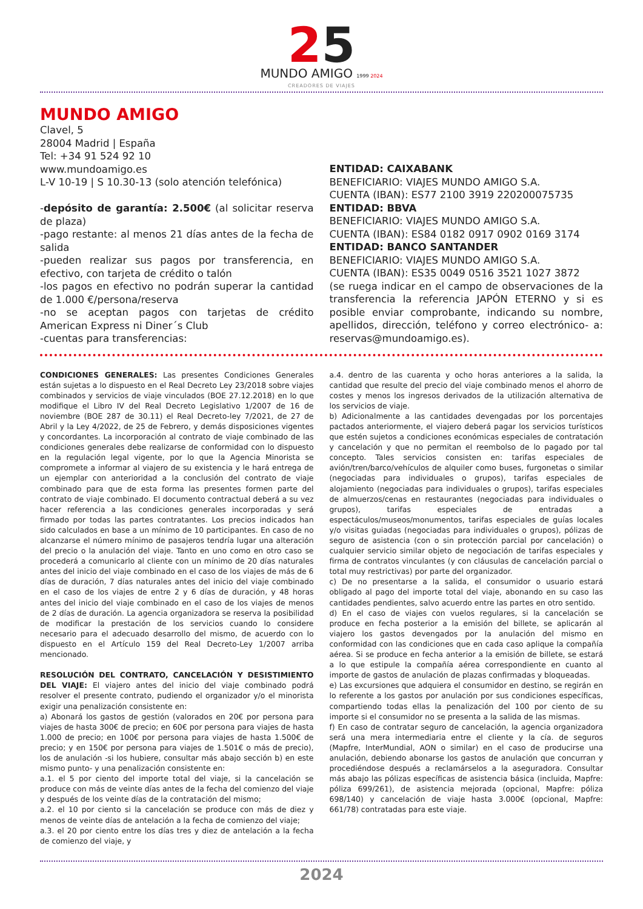25
MUNDO AMIGO 1999 2024
CREADORES DE VIAJES
MUNDO AMIGO
Clavel, 5
28004 Madrid | España
Tel: +34 91 524 92 10
www.mundoamigo.es
L-V 10-19 | S 10.30-13 (solo atención telefónica)
-depósito de garantía: 2.500€ (al solicitar reserva de plaza)
-pago restante: al menos 21 días antes de la fecha de salida
-pueden realizar sus pagos por transferencia, en efectivo, con tarjeta de crédito o talón
-los pagos en efectivo no podrán superar la cantidad de 1.000 €/persona/reserva
-no se aceptan pagos con tarjetas de crédito American Express ni Diner´s Club
-cuentas para transferencias:
ENTIDAD: CAIXABANK
BENEFICIARIO: VIAJES MUNDO AMIGO S.A.
CUENTA (IBAN): ES77 2100 3919 220200075735
ENTIDAD: BBVA
BENEFICIARIO: VIAJES MUNDO AMIGO S.A.
CUENTA (IBAN): ES84 0182 0917 0902 0169 3174
ENTIDAD: BANCO SANTANDER
BENEFICIARIO: VIAJES MUNDO AMIGO S.A.
CUENTA (IBAN): ES35 0049 0516 3521 1027 3872
(se ruega indicar en el campo de observaciones de la transferencia la referencia JAPÓN ETERNO y si es posible enviar comprobante, indicando su nombre, apellidos, dirección, teléfono y correo electrónico- a: reservas@mundoamigo.es).
CONDICIONES GENERALES: Las presentes Condiciones Generales están sujetas a lo dispuesto en el Real Decreto Ley 23/2018 sobre viajes combinados y servicios de viaje vinculados (BOE 27.12.2018) en lo que modifique el Libro IV del Real Decreto Legislativo 1/2007 de 16 de noviembre (BOE 287 de 30.11) el Real Decreto-ley 7/2021, de 27 de Abril y la Ley 4/2022, de 25 de Febrero, y demás disposiciones vigentes y concordantes. La incorporación al contrato de viaje combinado de las condiciones generales debe realizarse de conformidad con lo dispuesto en la regulación legal vigente, por lo que la Agencia Minorista se compromete a informar al viajero de su existencia y le hará entrega de un ejemplar con anterioridad a la conclusión del contrato de viaje combinado para que de esta forma las presentes formen parte del contrato de viaje combinado. El documento contractual deberá a su vez hacer referencia a las condiciones generales incorporadas y será firmado por todas las partes contratantes. Los precios indicados han sido calculados en base a un mínimo de 10 participantes. En caso de no alcanzarse el número mínimo de pasajeros tendría lugar una alteración del precio o la anulación del viaje. Tanto en uno como en otro caso se procederá a comunicarlo al cliente con un mínimo de 20 días naturales antes del inicio del viaje combinado en el caso de los viajes de más de 6 días de duración, 7 días naturales antes del inicio del viaje combinado en el caso de los viajes de entre 2 y 6 días de duración, y 48 horas antes del inicio del viaje combinado en el caso de los viajes de menos de 2 días de duración. La agencia organizadora se reserva la posibilidad de modificar la prestación de los servicios cuando lo considere necesario para el adecuado desarrollo del mismo, de acuerdo con lo dispuesto en el Artículo 159 del Real Decreto-Ley 1/2007 arriba mencionado.
RESOLUCIÓN DEL CONTRATO, CANCELACIÓN Y DESISTIMIENTO DEL VIAJE: El viajero antes del inicio del viaje combinado podrá resolver el presente contrato, pudiendo el organizador y/o el minorista exigir una penalización consistente en:
a) Abonará los gastos de gestión (valorados en 20€ por persona para viajes de hasta 300€ de precio; en 60€ por persona para viajes de hasta 1.000 de precio; en 100€ por persona para viajes de hasta 1.500€ de precio; y en 150€ por persona para viajes de 1.501€ o más de precio), los de anulación -si los hubiere, consultar más abajo sección b) en este mismo punto- y una penalización consistente en:
a.1. el 5 por ciento del importe total del viaje, si la cancelación se produce con más de veinte días antes de la fecha del comienzo del viaje y después de los veinte días de la contratación del mismo;
a.2. el 10 por ciento si la cancelación se produce con más de diez y menos de veinte días de antelación a la fecha de comienzo del viaje;
a.3. el 20 por ciento entre los días tres y diez de antelación a la fecha de comienzo del viaje, y
a.4. dentro de las cuarenta y ocho horas anteriores a la salida, la cantidad que resulte del precio del viaje combinado menos el ahorro de costes y menos los ingresos derivados de la utilización alternativa de los servicios de viaje.
b) Adicionalmente a las cantidades devengadas por los porcentajes pactados anteriormente, el viajero deberá pagar los servicios turísticos que estén sujetos a condiciones económicas especiales de contratación y cancelación y que no permitan el reembolso de lo pagado por tal concepto. Tales servicios consisten en: tarifas especiales de avión/tren/barco/vehículos de alquiler como buses, furgonetas o similar (negociadas para individuales o grupos), tarifas especiales de alojamiento (negociadas para individuales o grupos), tarifas especiales de almuerzos/cenas en restaurantes (negociadas para individuales o grupos), tarifas especiales de entradas a espectáculos/museos/monumentos, tarifas especiales de guías locales y/o visitas guiadas (negociadas para individuales o grupos), pólizas de seguro de asistencia (con o sin protección parcial por cancelación) o cualquier servicio similar objeto de negociación de tarifas especiales y firma de contratos vinculantes (y con cláusulas de cancelación parcial o total muy restrictivas) por parte del organizador.
c) De no presentarse a la salida, el consumidor o usuario estará obligado al pago del importe total del viaje, abonando en su caso las cantidades pendientes, salvo acuerdo entre las partes en otro sentido.
d) En el caso de viajes con vuelos regulares, si la cancelación se produce en fecha posterior a la emisión del billete, se aplicarán al viajero los gastos devengados por la anulación del mismo en conformidad con las condiciones que en cada caso aplique la compañía aérea. Si se produce en fecha anterior a la emisión de billete, se estará a lo que estipule la compañía aérea correspondiente en cuanto al importe de gastos de anulación de plazas confirmadas y bloqueadas.
e) Las excursiones que adquiera el consumidor en destino, se regirán en lo referente a los gastos por anulación por sus condiciones específicas, compartiendo todas ellas la penalización del 100 por ciento de su importe si el consumidor no se presenta a la salida de las mismas.
f) En caso de contratar seguro de cancelación, la agencia organizadora será una mera intermediaria entre el cliente y la cía. de seguros (Mapfre, InterMundial, AON o similar) en el caso de producirse una anulación, debiendo abonarse los gastos de anulación que concurran y procediéndose después a reclamárselos a la aseguradora. Consultar más abajo las pólizas específicas de asistencia básica (incluida, Mapfre: póliza 699/261), de asistencia mejorada (opcional, Mapfre: póliza 698/140) y cancelación de viaje hasta 3.000€ (opcional, Mapfre: 661/78) contratadas para este viaje.
2024